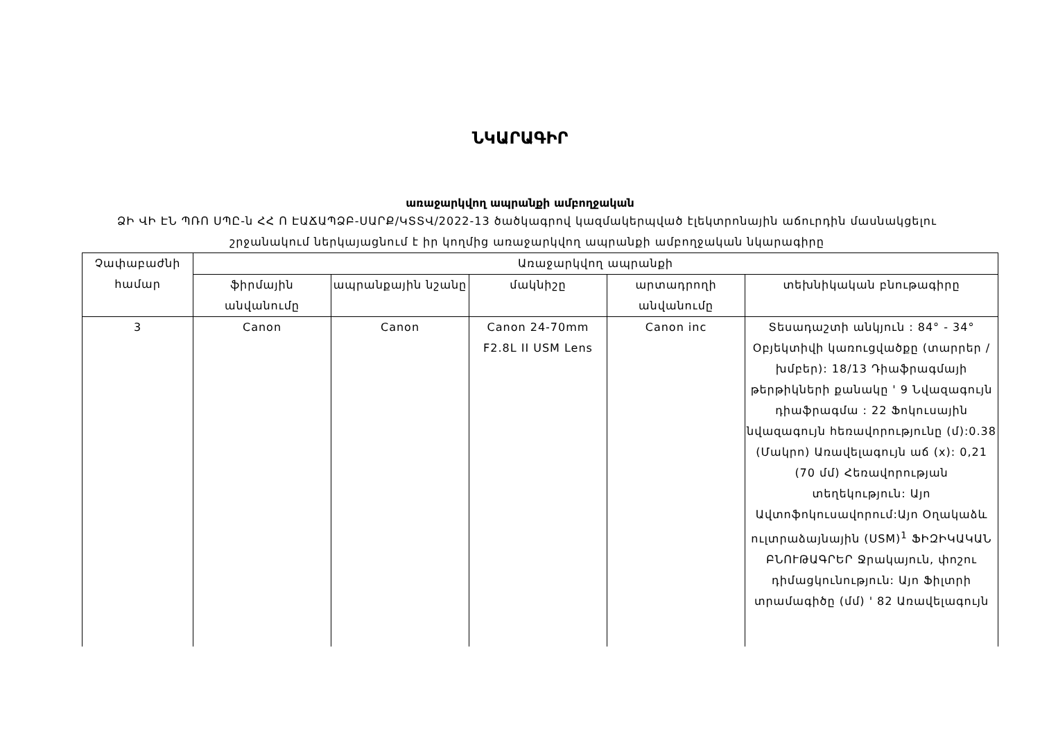ՆԿԱՐԱԳԻՐ
առաջարկվող ապրանքի ամբողջական
ՁԻ ՎԻ ԷՆ ՊՌՈ ՍՊԸ-ն ՀՀ Ո ԷԱՃԱՊՁԲ-ՍԱՐՔ/ԿՏՏՎ/2022-13 ծածկագրով կազմակերպված էլեկտրոնային աճուրդին մասնակցելու շրջանակում ներկայացնում է իր կողմից առաջարկվող ապրանքի ամբողջական նկարագիրը
| Չափաբաժնի համար | Առաջարկվող ապրանքի | | | | |
| --- | --- | --- | --- | --- | --- |
| | ֆիրմային անվանումը | ապրանքային նշանը | մակնիշը | արտադրողի անվանումը | տեխնիկական բնութագիրը |
| 3 | Canon | Canon | Canon 24-70mm F2.8L II USM Lens | Canon inc | Տեսադաշտի անկյուն : 84° - 34° Օբյեկտիվի կառուցվածքը (տարրեր / խմբեր): 18/13 Դիաֆրագմայի թերթիկների քանակը ' 9 Նվազագույն դիաֆրագմա : 22 Ֆոկուսային նվազագույն հեռավորությունը (մ):0.38 (Մակրո) Առավելագույն աճ (x): 0,21 (70 մմ) Հեռավորության տեղեկություն: Այո Ավտոֆոկուսավորում:Այո Օղակաձև ուլտրաձայնային (USM)<sup>1</sup> ՖԻԶԻԿԱԿԱՆ ԲՆՈՒԹԱԳՐԵՐ Ջրակայուն, փոշու դիմացկունություն: Այո Ֆիլտրի տրամագիծը (մմ) ' 82 Առավելագույն |